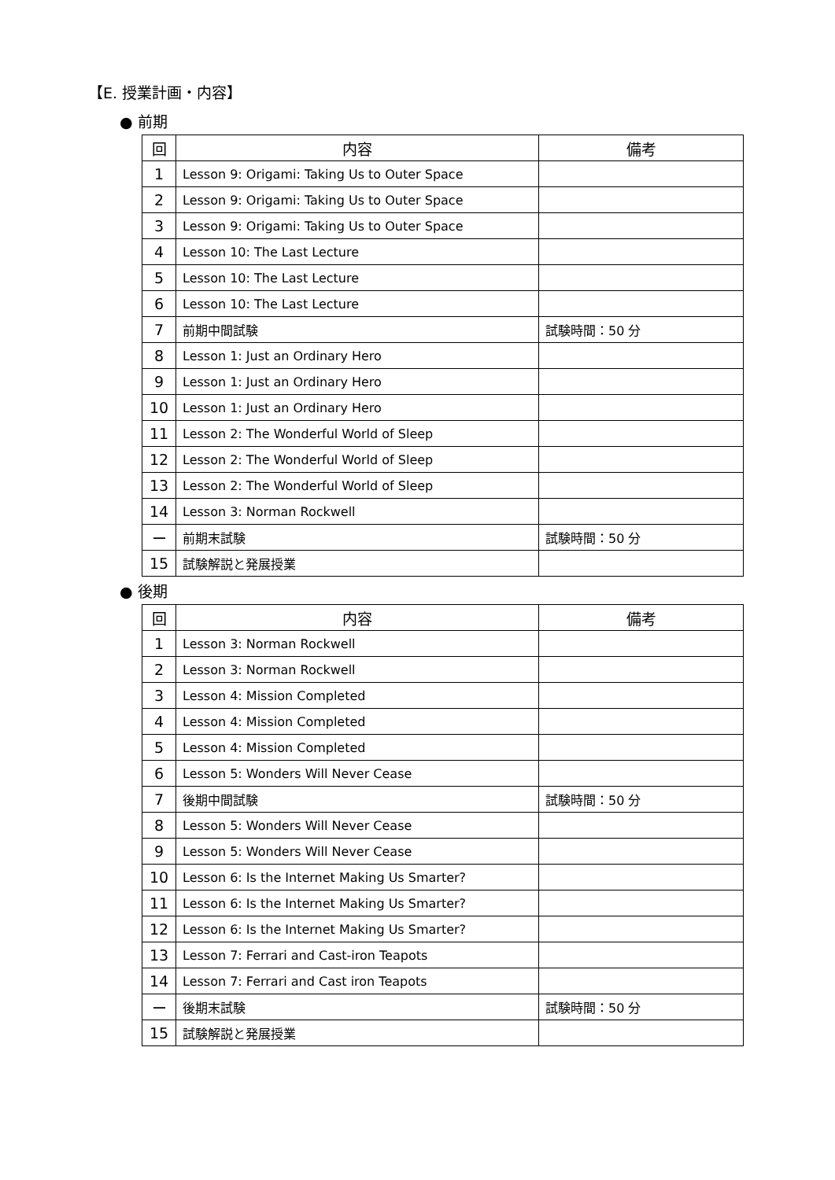【E. 授業計画・内容】
● 前期
| 回 | 内容 | 備考 |
| --- | --- | --- |
| 1 | Lesson 9: Origami: Taking Us to Outer Space | |
| 2 | Lesson 9: Origami: Taking Us to Outer Space | |
| 3 | Lesson 9: Origami: Taking Us to Outer Space | |
| 4 | Lesson 10: The Last Lecture | |
| 5 | Lesson 10: The Last Lecture | |
| 6 | Lesson 10: The Last Lecture | |
| 7 | 前期中間試験 | 試験時間：50 分 |
| 8 | Lesson 1: Just an Ordinary Hero | |
| 9 | Lesson 1: Just an Ordinary Hero | |
| 10 | Lesson 1: Just an Ordinary Hero | |
| 11 | Lesson 2: The Wonderful World of Sleep | |
| 12 | Lesson 2: The Wonderful World of Sleep | |
| 13 | Lesson 2: The Wonderful World of Sleep | |
| 14 | Lesson 3: Norman Rockwell | |
| ー | 前期末試験 | 試験時間：50 分 |
| 15 | 試験解説と発展授業 | |
● 後期
| 回 | 内容 | 備考 |
| --- | --- | --- |
| 1 | Lesson 3: Norman Rockwell | |
| 2 | Lesson 3: Norman Rockwell | |
| 3 | Lesson 4: Mission Completed | |
| 4 | Lesson 4: Mission Completed | |
| 5 | Lesson 4: Mission Completed | |
| 6 | Lesson 5: Wonders Will Never Cease | |
| 7 | 後期中間試験 | 試験時間：50 分 |
| 8 | Lesson 5: Wonders Will Never Cease | |
| 9 | Lesson 5: Wonders Will Never Cease | |
| 10 | Lesson 6: Is the Internet Making Us Smarter? | |
| 11 | Lesson 6: Is the Internet Making Us Smarter? | |
| 12 | Lesson 6: Is the Internet Making Us Smarter? | |
| 13 | Lesson 7: Ferrari and Cast-iron Teapots | |
| 14 | Lesson 7: Ferrari and Cast iron Teapots | |
| ー | 後期末試験 | 試験時間：50 分 |
| 15 | 試験解説と発展授業 | |